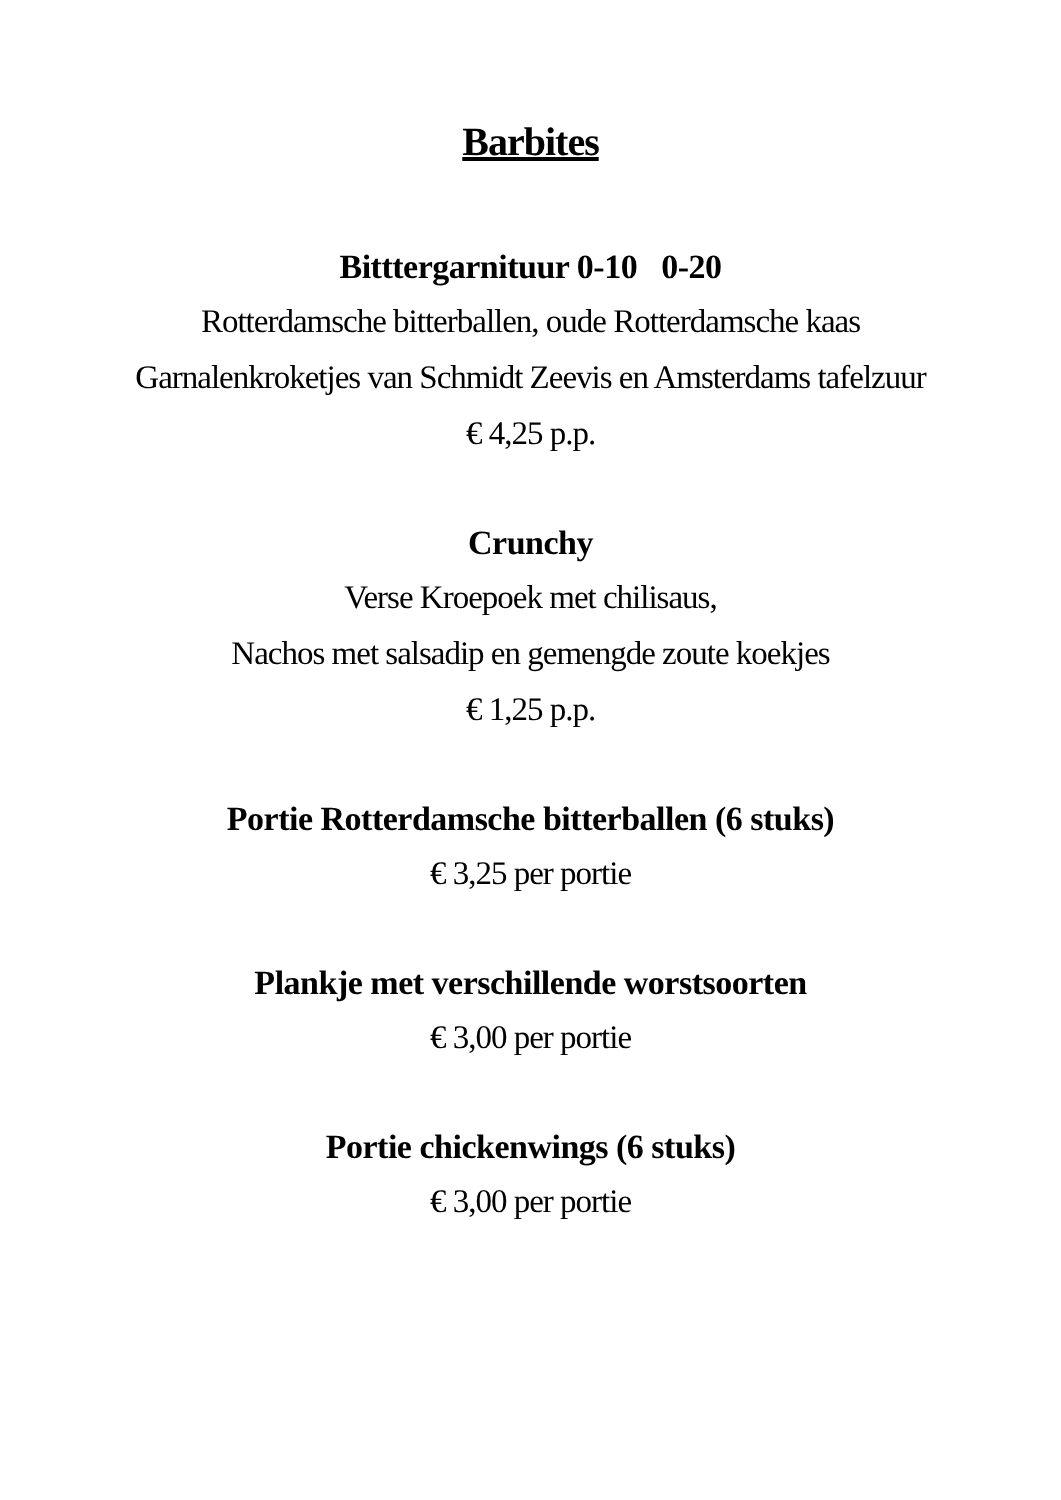Barbites
Bitttergarnituur 0-10 0-20
Rotterdamsche bitterballen, oude Rotterdamsche kaas
Garnalenkroketjes van Schmidt Zeevis en Amsterdams tafelzuur
€ 4,25 p.p.
Crunchy
Verse Kroepoek met chilisaus,
Nachos met salsadip en gemengde zoute koekjes
€ 1,25 p.p.
Portie Rotterdamsche bitterballen (6 stuks)
€ 3,25 per portie
Plankje met verschillende worstsoorten
€ 3,00 per portie
Portie chickenwings (6 stuks)
€ 3,00 per portie